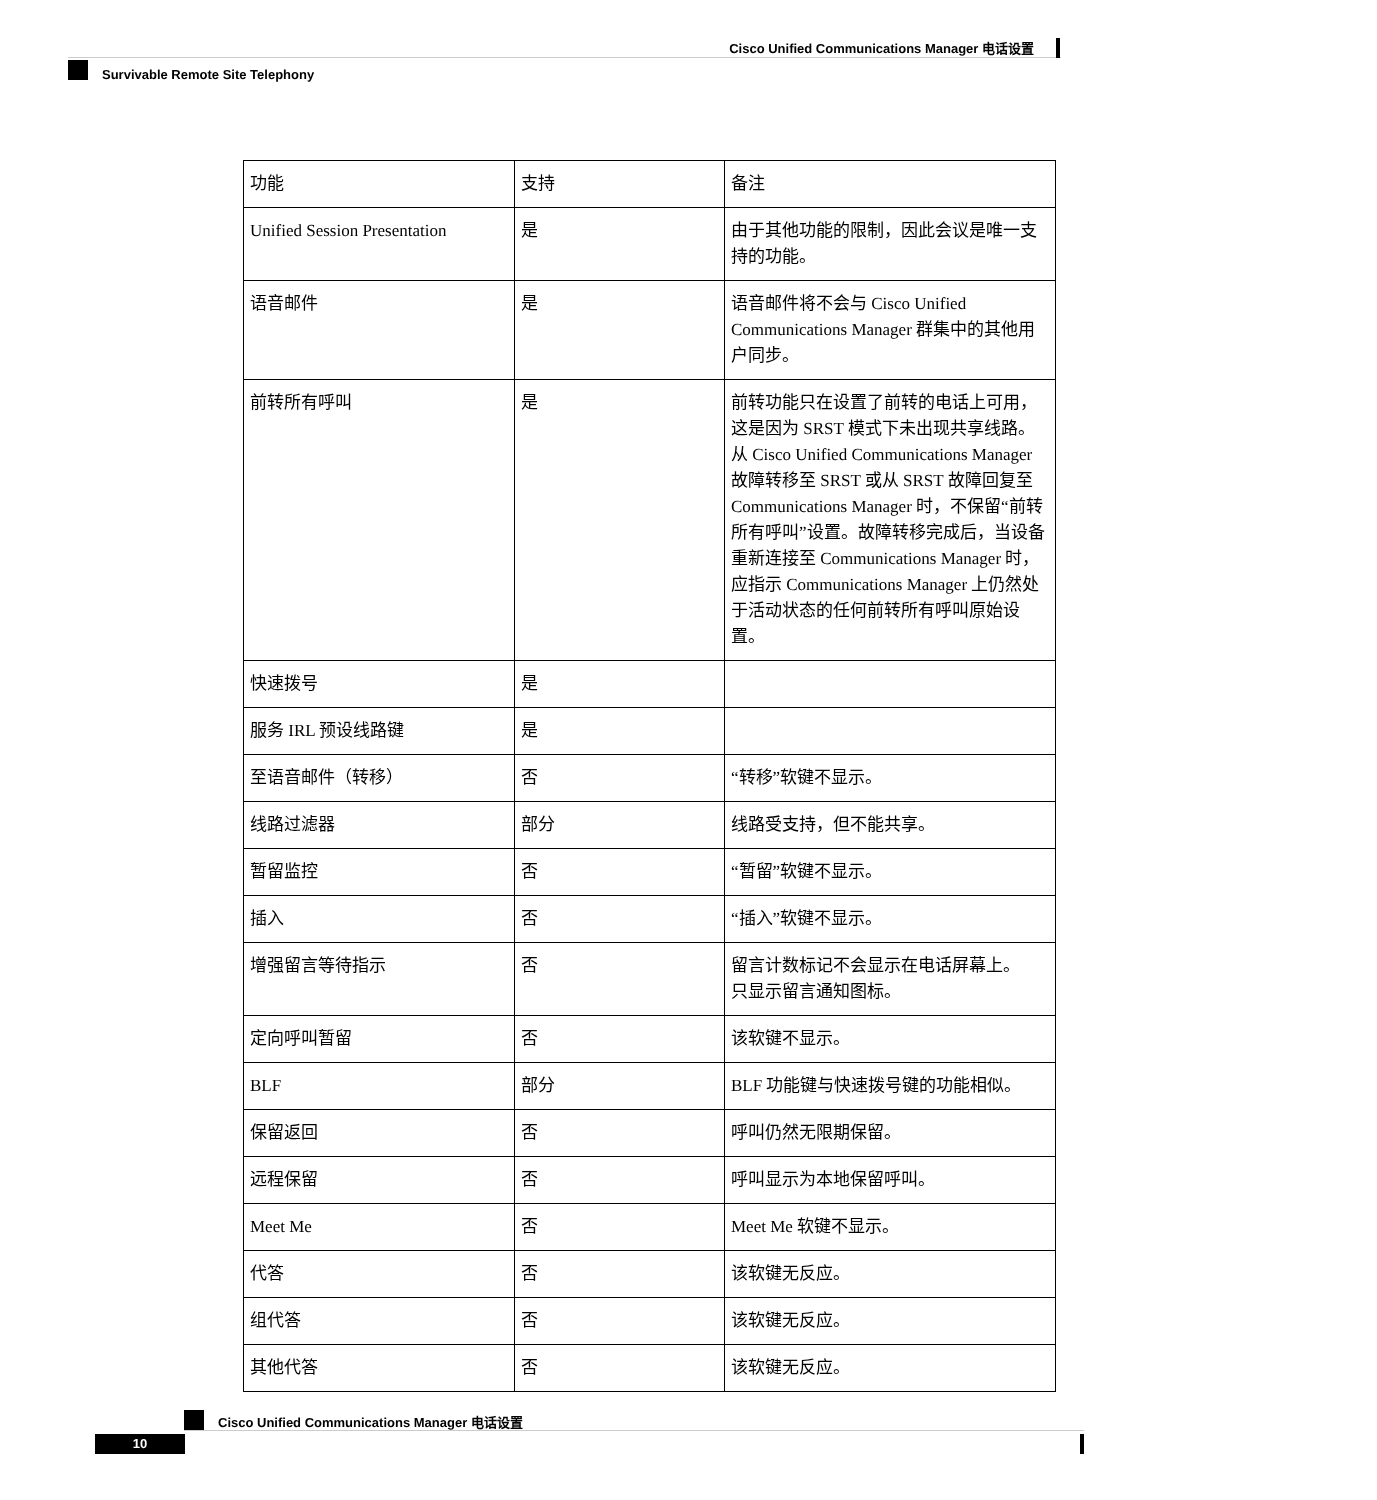Cisco Unified Communications Manager 电话设置
Survivable Remote Site Telephony
| 功能 | 支持 | 备注 |
| --- | --- | --- |
| Unified Session Presentation | 是 | 由于其他功能的限制，因此会议是唯一支持的功能。 |
| 语音邮件 | 是 | 语音邮件将不会与 Cisco Unified Communications Manager 群集中的其他用户同步。 |
| 前转所有呼叫 | 是 | 前转功能只在设置了前转的电话上可用，这是因为 SRST 模式下未出现共享线路。从 Cisco Unified Communications Manager 故障转移至 SRST 或从 SRST 故障回复至 Communications Manager 时，不保留“前转所有呼叫”设置。故障转移完成后，当设备重新连接至 Communications Manager 时，应指示 Communications Manager 上仍然处于活动状态的任何前转所有呼叫原始设置。 |
| 快速拨号 | 是 | |
| 服务 IRL 预设线路键 | 是 | |
| 至语音邮件（转移） | 否 | “转移”软键不显示。 |
| 线路过滤器 | 部分 | 线路受支持，但不能共享。 |
| 暂留监控 | 否 | “暂留”软键不显示。 |
| 插入 | 否 | “插入”软键不显示。 |
| 增强留言等待指示 | 否 | 留言计数标记不会显示在电话屏幕上。 只显示留言通知图标。 |
| 定向呼叫暂留 | 否 | 该软键不显示。 |
| BLF | 部分 | BLF 功能键与快速拨号键的功能相似。 |
| 保留返回 | 否 | 呼叫仍然无限期保留。 |
| 远程保留 | 否 | 呼叫显示为本地保留呼叫。 |
| Meet Me | 否 | Meet Me 软键不显示。 |
| 代答 | 否 | 该软键无反应。 |
| 组代答 | 否 | 该软键无反应。 |
| 其他代答 | 否 | 该软键无反应。 |
Cisco Unified Communications Manager 电话设置
10